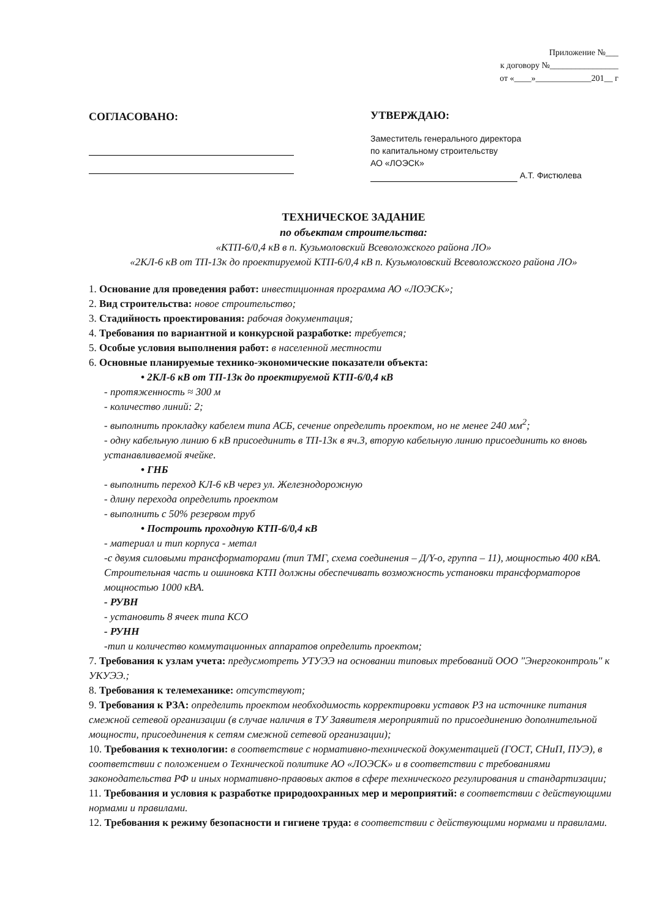Приложение №___
к договору №________________
от «____»_____________201__ г
СОГЛАСОВАНО:
УТВЕРЖДАЮ:
Заместитель генерального директора
по капитальному строительству
АО «ЛОЭСК»
А.Т. Фистюлева
ТЕХНИЧЕСКОЕ ЗАДАНИЕ
по объектам строительства:
«КТП-6/0,4 кВ в п. Кузьмоловский Всеволожского района ЛО»
«2КЛ-6 кВ от ТП-13к до проектируемой КТП-6/0,4 кВ п. Кузьмоловский Всеволожского района ЛО»
1. Основание для проведения работ: инвестиционная программа АО «ЛОЭСК»;
2. Вид строительства: новое строительство;
3. Стадийность проектирования: рабочая документация;
4. Требования по вариантной и конкурсной разработке: требуется;
5. Особые условия выполнения работ: в населенной местности
6. Основные планируемые технико-экономические показатели объекта:
• 2КЛ-6 кВ от ТП-13к до проектируемой КТП-6/0,4 кВ
- протяженность ≈ 300 м
- количество линий: 2;
- выполнить прокладку кабелем типа АСБ, сечение определить проектом, но не менее 240 мм<sup>2</sup>;
- одну кабельную линию 6 кВ присоединить в ТП-13к в яч.3, вторую кабельную линию присоединить ко вновь устанавливаемой ячейке.
• ГНБ
- выполнить переход КЛ-6 кВ через ул. Железнодорожную
- длину перехода определить проектом
- выполнить с 50% резервом труб
• Построить проходную КТП-6/0,4 кВ
- материал и тип корпуса - метал
-с двумя силовыми трансформаторами (тип ТМГ, схема соединения – Д/Y-о, группа – 11), мощностью 400 кВА. Строительная часть и ошиновка КТП должны обеспечивать возможность установки трансформаторов мощностью 1000 кВА.
- РУВН
- установить 8 ячеек типа КСО
- РУНН
-тип и количество коммутационных аппаратов определить проектом;
7. Требования к узлам учета: предусмотреть УТУЭЭ на основании типовых требований ООО "Энергоконтроль" к УКУЭЭ.;
8. Требования к телемеханике: отсутствуют;
9. Требования к РЗА: определить проектом необходимость корректировки уставок РЗ на источнике питания смежной сетевой организации (в случае наличия в ТУ Заявителя мероприятий по присоединению дополнительной мощности, присоединения к сетям смежной сетевой организации);
10. Требования к технологии: в соответствие с нормативно-технической документацией (ГОСТ, СНиП, ПУЭ), в соответствии с положением о Технической политике АО «ЛОЭСК» и в соответствии с требованиями законодательства РФ и иных нормативно-правовых актов в сфере технического регулирования и стандартизации;
11. Требования и условия к разработке природоохранных мер и мероприятий: в соответствии с действующими нормами и правилами.
12. Требования к режиму безопасности и гигиене труда: в соответствии с действующими нормами и правилами.